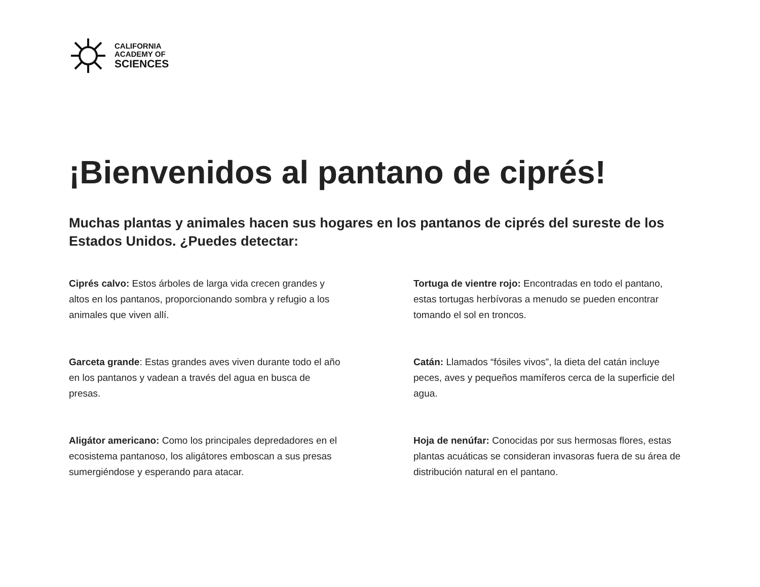CALIFORNIA
ACADEMY OF
SCIENCES
¡Bienvenidos al pantano de ciprés!
Muchas plantas y animales hacen sus hogares en los pantanos de ciprés del sureste de los Estados Unidos. ¿Puedes detectar:
Ciprés calvo: Estos árboles de larga vida crecen grandes y altos en los pantanos, proporcionando sombra y refugio a los animales que viven allí.
Garceta grande: Estas grandes aves viven durante todo el año en los pantanos y vadean a través del agua en busca de presas.
Aligátor americano: Como los principales depredadores en el ecosistema pantanoso, los aligátores emboscan a sus presas sumergiéndose y esperando para atacar.
Tortuga de vientre rojo: Encontradas en todo el pantano, estas tortugas herbívoras a menudo se pueden encontrar tomando el sol en troncos.
Catán: Llamados “fósiles vivos”, la dieta del catán incluye peces, aves y pequeños mamíferos cerca de la superficie del agua.
Hoja de nenúfar: Conocidas por sus hermosas flores, estas plantas acuáticas se consideran invasoras fuera de su área de distribución natural en el pantano.